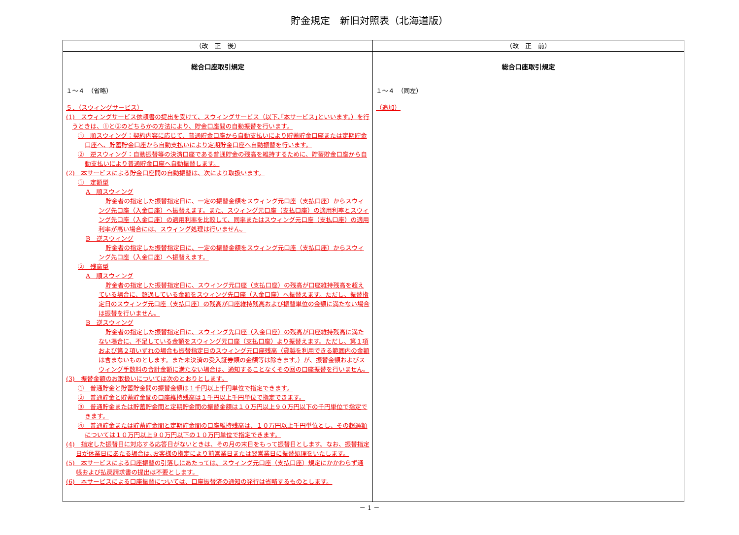貯金規定　新旧対照表（北海道版）
| （改 正 後） | （改 正 前） |
| --- | --- |
| 総合口座取引規定 １～４ （省略） ５．（スウィングサービス） (1) スウィングサービス依頼書の提出を受けて、スウィングサービス（以下､｢本サービス｣といいます。）を行うときは、①と②のどちらかの方法により、貯金口座間の自動振替を行います。 ① 順スウィング：契約内容に応じて、普通貯金口座から自動支払いにより貯蓄貯金口座または定期貯金口座へ、貯蓄貯金口座から自動支払いにより定期貯金口座へ自動振替を行います。 ② 逆スウィング：自動振替等の決済口座である普通貯金の残高を維持するために、貯蓄貯金口座から自動支払いにより普通貯金口座へ自動振替します。 (2) 本サービスによる貯金口座間の自動振替は、次により取扱います。 ① 定額型 A 順スウィング 貯金者の指定した振替指定日に、一定の振替金額をスウィング元口座（支払口座）からスウィング先口座（入金口座）へ振替えます。また、スウィング元口座（支払口座）の適用利率とスウィング先口座（入金口座）の適用利率を比較して、同率またはスウィング元口座（支払口座）の適用利率が高い場合には、スウィング処理は行いません。 B 逆スウィング 貯金者の指定した振替指定日に、一定の振替金額をスウィング元口座（支払口座）からスウィング先口座（入金口座）へ振替えます。 ② 残高型 A 順スウィング 貯金者の指定した振替指定日に、スウィング元口座（支払口座）の残高が口座維持残高を超えている場合に、超過している金額をスウィング先口座（入金口座）へ振替えます。ただし、振替指定日のスウィング元口座（支払口座）の残高が口座維持残高および振替単位の金額に満たない場合は振替を行いません。 B 逆スウィング 貯金者の指定した振替指定日に、スウィング先口座（入金口座）の残高が口座維持残高に満たない場合に、不足している金額をスウィング元口座（支払口座）より振替えます。ただし、第１項および第２項いずれの場合も振替指定日のスウィング元口座残高（貸越を利用できる範囲内の金額は含まないものとします。また未決済の受入証券類の金額等は除きます。）が、振替金額およびスウィング手数料の合計金額に満たない場合は、通知することなくその回の口座振替を行いません。 (3) 振替金額のお取扱いについては次のとおりとします。 ① 普通貯金と貯蓄貯金間の振替金額は１千円以上千円単位で指定できます。 ② 普通貯金と貯蓄貯金間の口座維持残高は１千円以上千円単位で指定できます。 ③ 普通貯金または貯蓄貯金間と定期貯金間の振替金額は１０万円以上９０万円以下の千円単位で指定できます。 ④ 普通貯金または貯蓄貯金間と定期貯金間の口座維持残高は、１０万円以上千円単位とし、その超過額については１０万円以上９０万円以下の１０万円単位で指定できます。 (4) 指定した振替日に対応する応答日がないときは、その月の末日をもって振替日とします。なお、振替指定日が休業日にあたる場合は､お客様の指定により前営業日または翌営業日に振替処理をいたします。 (5) 本サービスによる口座振替の引落しにあたっては、スウィング元口座（支払口座）規定にかかわらず通帳および払戻請求書の提出は不要とします。 (6) 本サービスによる口座振替については、口座振替済の通知の発行は省略するものとします。 | 総合口座取引規定 １～４ （同左） （追加） |
－ 1 －